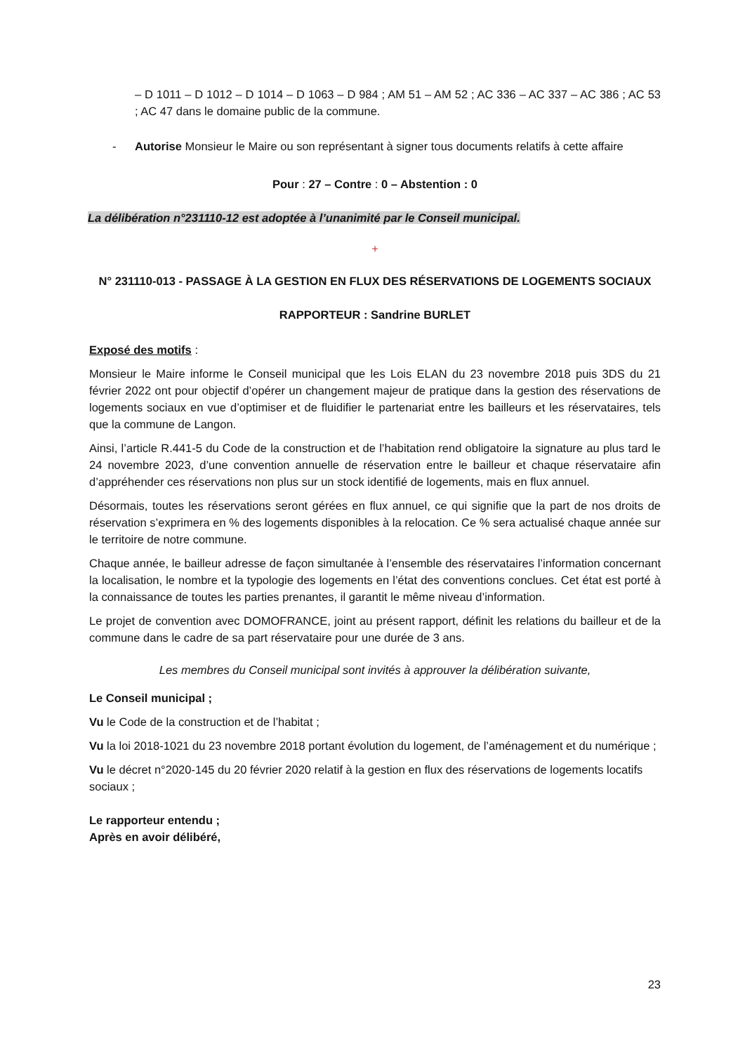– D 1011 – D 1012 – D 1014 – D 1063 – D 984 ; AM 51 – AM 52 ; AC 336 – AC 337 – AC 386 ; AC 53 ; AC 47 dans le domaine public de la commune.
- Autorise Monsieur le Maire ou son représentant à signer tous documents relatifs à cette affaire
Pour : 27 – Contre : 0 – Abstention : 0
La délibération n°231110-12 est adoptée à l’unanimité par le Conseil municipal.
+
N° 231110-013 - PASSAGE À LA GESTION EN FLUX DES RÉSERVATIONS DE LOGEMENTS SOCIAUX
RAPPORTEUR : Sandrine BURLET
Exposé des motifs :
Monsieur le Maire informe le Conseil municipal que les Lois ELAN du 23 novembre 2018 puis 3DS du 21 février 2022 ont pour objectif d’opérer un changement majeur de pratique dans la gestion des réservations de logements sociaux en vue d’optimiser et de fluidifier le partenariat entre les bailleurs et les réservataires, tels que la commune de Langon.
Ainsi, l’article R.441-5 du Code de la construction et de l’habitation rend obligatoire la signature au plus tard le 24 novembre 2023, d’une convention annuelle de réservation entre le bailleur et chaque réservataire afin d’appréhender ces réservations non plus sur un stock identifié de logements, mais en flux annuel.
Désormais, toutes les réservations seront gérées en flux annuel, ce qui signifie que la part de nos droits de réservation s’exprimera en % des logements disponibles à la relocation. Ce % sera actualisé chaque année sur le territoire de notre commune.
Chaque année, le bailleur adresse de façon simultanée à l’ensemble des réservataires l’information concernant la localisation, le nombre et la typologie des logements en l’état des conventions conclues. Cet état est porté à la connaissance de toutes les parties prenantes, il garantit le même niveau d’information.
Le projet de convention avec DOMOFRANCE, joint au présent rapport, définit les relations du bailleur et de la commune dans le cadre de sa part réservataire pour une durée de 3 ans.
Les membres du Conseil municipal sont invités à approuver la délibération suivante,
Le Conseil municipal ;
Vu le Code de la construction et de l’habitat ;
Vu la loi 2018-1021 du 23 novembre 2018 portant évolution du logement, de l’aménagement et du numérique ;
Vu le décret n°2020-145 du 20 février 2020 relatif à la gestion en flux des réservations de logements locatifs sociaux ;
Le rapporteur entendu ;
Après en avoir délibéré,
23